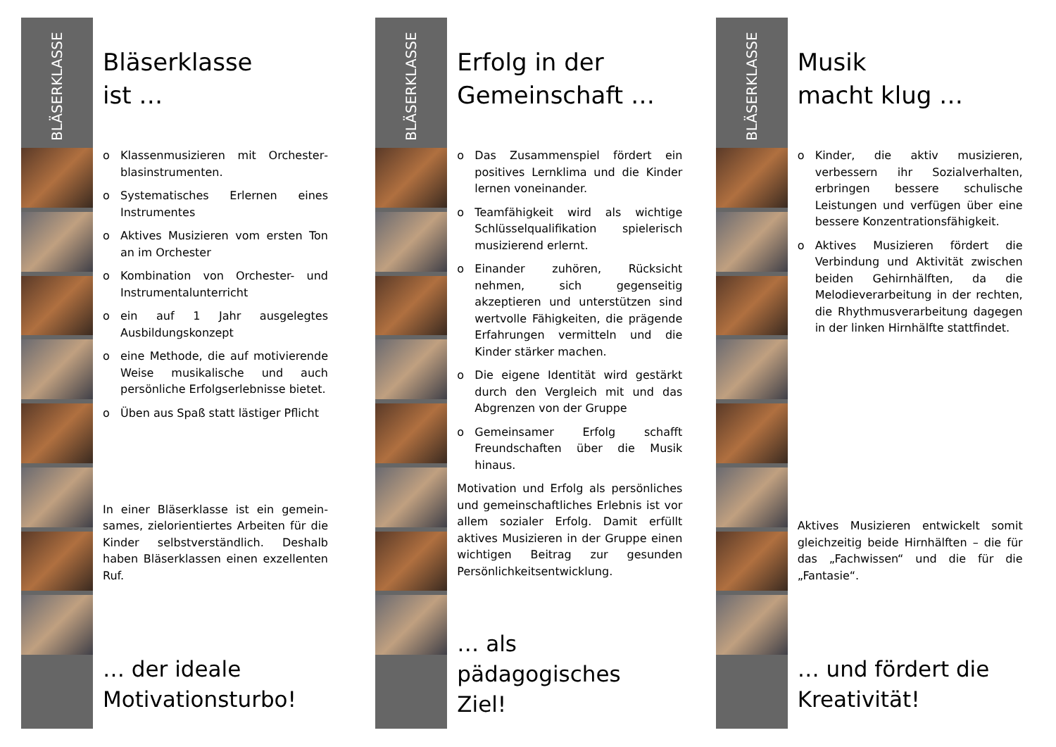BLÄSERKLASSE
Bläserklasse
ist …
o Klassenmusizieren mit Orchester­blasinstrumenten.
o Systematisches Erlernen eines Instrumentes
o Aktives Musizieren vom ersten Ton an im Orchester
o Kombination von Orchester- und Instrumentalunterricht
o ein auf 1 Jahr ausgelegtes Ausbildungskonzept
o eine Methode, die auf motivierende Weise musikalische und auch persönliche Erfolgserlebnisse bietet.
o Üben aus Spaß statt lästiger Pflicht
In einer Bläserklasse ist ein gemein­sames, zielorientiertes Arbeiten für die Kinder selbstverständlich. Deshalb haben Bläserklassen einen exzellenten Ruf.
… der ideale
Motivationsturbo!
BLÄSERKLASSE
Erfolg in der
Gemeinschaft …
o Das Zusammenspiel fördert ein positives Lernklima und die Kinder lernen voneinander.
o Teamfähigkeit wird als wichtige Schlüsselqualifikation spielerisch musizierend erlernt.
o Einander zuhören, Rücksicht nehmen, sich gegenseitig akzeptieren und unterstützen sind wertvolle Fähigkeiten, die prägende Erfahrungen vermitteln und die Kinder stärker machen.
o Die eigene Identität wird gestärkt durch den Vergleich mit und das Abgrenzen von der Gruppe
o Gemeinsamer Erfolg schafft Freundschaften über die Musik hinaus.
Motivation und Erfolg als persönliches und gemeinschaftliches Erlebnis ist vor allem sozialer Erfolg. Damit erfüllt aktives Musizieren in der Gruppe einen wichtigen Beitrag zur gesunden Persönlichkeitsentwicklung.
… als pädagogisches
Ziel!
BLÄSERKLASSE
Musik
macht klug …
o Kinder, die aktiv musizieren, verbessern ihr Sozialverhalten, erbringen bessere schulische Leistungen und verfügen über eine bessere Konzentrations­fähigkeit.
o Aktives Musizieren fördert die Verbindung und Aktivität zwischen beiden Gehirnhälften, da die Melodieverarbeitung in der rechten, die Rhythmus­verarbeitung dagegen in der linken Hirnhälfte stattfindet.
Aktives Musizieren entwickelt somit gleichzeitig beide Hirnhälften – die für das „Fachwissen“ und die für die „Fantasie“.
… und fördert die
Kreativität!